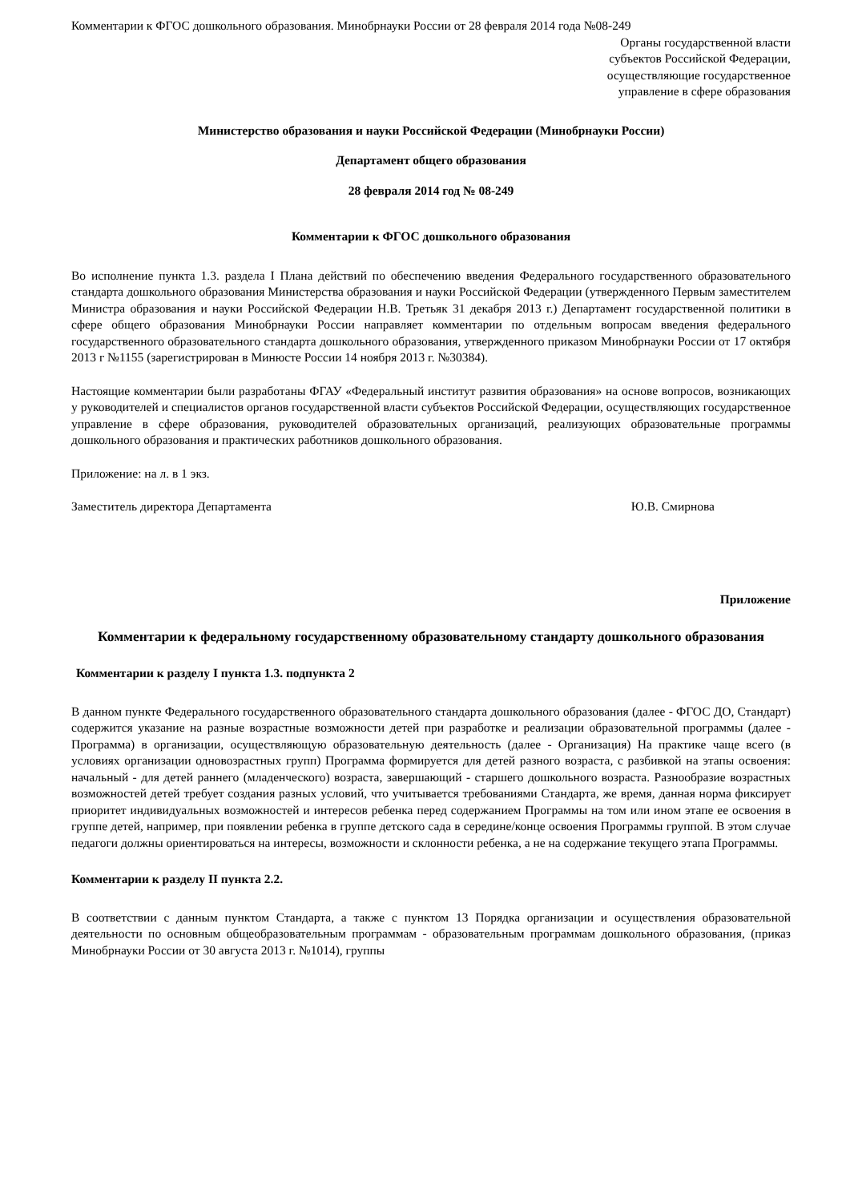Комментарии к ФГОС дошкольного образования. Минобрнауки России от 28 февраля 2014 года №08-249
Органы государственной власти
субъектов Российской Федерации,
осуществляющие государственное
управление в сфере образования
Министерство образования и науки Российской Федерации (Минобрнауки России)
Департамент общего образования
28 февраля 2014 год № 08-249
Комментарии к ФГОС дошкольного образования
Во исполнение пункта 1.3. раздела I Плана действий по обеспечению введения Федерального государственного образовательного стандарта дошкольного образования Министерства образования и науки Российской Федерации (утвержденного Первым заместителем Министра образования и науки Российской Федерации Н.В. Третьяк 31 декабря 2013 г.) Департамент государственной политики в сфере общего образования Минобрнауки России направляет комментарии по отдельным вопросам введения федерального государственного образовательного стандарта дошкольного образования, утвержденного приказом Минобрнауки России от 17 октября 2013 г №1155 (зарегистрирован в Минюсте России 14 ноября 2013 г. №30384).
Настоящие комментарии были разработаны ФГАУ «Федеральный институт развития образования» на основе вопросов, возникающих у руководителей и специалистов органов государственной власти субъектов Российской Федерации, осуществляющих государственное управление в сфере образования, руководителей образовательных организаций, реализующих образовательные программы дошкольного образования и практических работников дошкольного образования.
Приложение: на л. в 1 экз.
Заместитель директора Департамента Ю.В. Смирнова
Приложение
Комментарии к федеральному государственному образовательному стандарту дошкольного образования
Комментарии к разделу I пункта 1.3. подпункта 2
В данном пункте Федерального государственного образовательного стандарта дошкольного образования (далее - ФГОС ДО, Стандарт) содержится указание на разные возрастные возможности детей при разработке и реализации образовательной программы (далее - Программа) в организации, осуществляющую образовательную деятельность (далее - Организация) На практике чаще всего (в условиях организации одновозрастных групп) Программа формируется для детей разного возраста, с разбивкой на этапы освоения: начальный - для детей раннего (младенческого) возраста, завершающий - старшего дошкольного возраста. Разнообразие возрастных возможностей детей требует создания разных условий, что учитывается требованиями Стандарта, же время, данная норма фиксирует приоритет индивидуальных возможностей и интересов ребенка перед содержанием Программы на том или ином этапе ее освоения в группе детей, например, при появлении ребенка в группе детского сада в середине/конце освоения Программы группой. В этом случае педагоги должны ориентироваться на интересы, возможности и склонности ребенка, а не на содержание текущего этапа Программы.
Комментарии к разделу II пункта 2.2.
В соответствии с данным пунктом Стандарта, а также с пунктом 13 Порядка организации и осуществления образовательной деятельности по основным общеобразовательным программам - образовательным программам дошкольного образования, (приказ Минобрнауки России от 30 августа 2013 г. №1014), группы